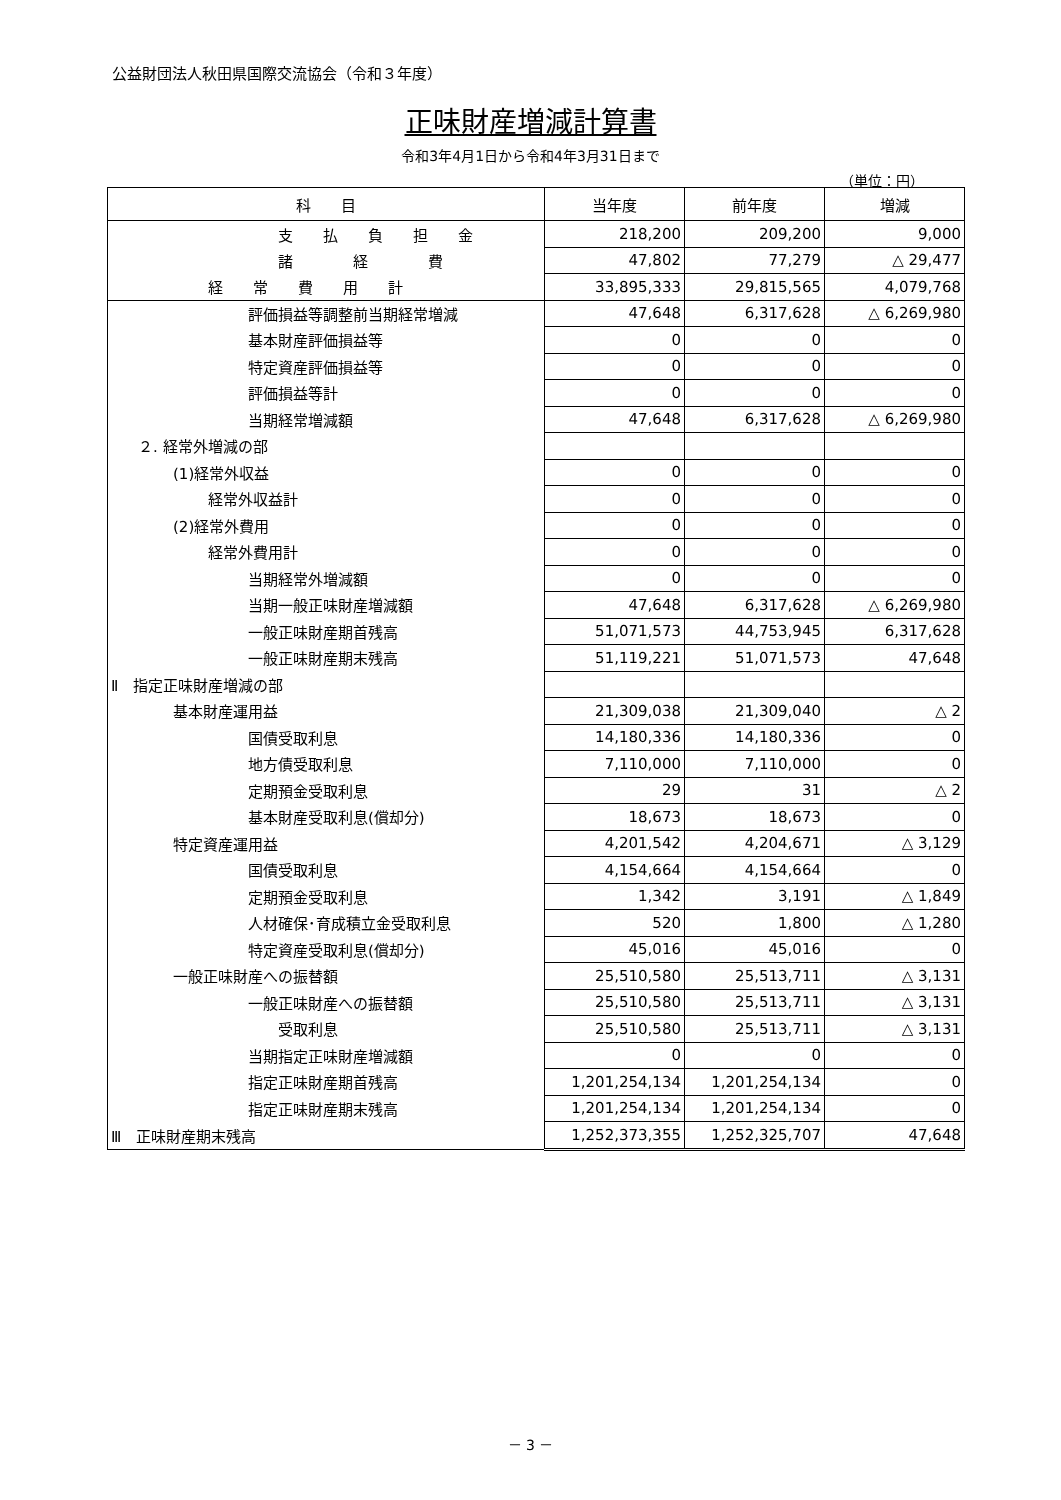公益財団法人秋田県国際交流協会（令和３年度）
正味財産増減計算書
令和3年4月1日から令和4年3月31日まで
（単位：円）
| 科 目 | 当年度 | 前年度 | 増減 |
| --- | --- | --- | --- |
| 支 払 負 担 金 | 218,200 | 209,200 | 9,000 |
| 諸 経 費 | 47,802 | 77,279 | △ 29,477 |
| 経 常 費 用 計 | 33,895,333 | 29,815,565 | 4,079,768 |
| 評価損益等調整前当期経常増減 | 47,648 | 6,317,628 | △ 6,269,980 |
| 基本財産評価損益等 | 0 | 0 | 0 |
| 特定資産評価損益等 | 0 | 0 | 0 |
| 評価損益等計 | 0 | 0 | 0 |
| 当期経常増減額 | 47,648 | 6,317,628 | △ 6,269,980 |
| ２. 経常外増減の部 | | | |
| (1)経常外収益 | 0 | 0 | 0 |
| 経常外収益計 | 0 | 0 | 0 |
| (2)経常外費用 | 0 | 0 | 0 |
| 経常外費用計 | 0 | 0 | 0 |
| 当期経常外増減額 | 0 | 0 | 0 |
| 当期一般正味財産増減額 | 47,648 | 6,317,628 | △ 6,269,980 |
| 一般正味財産期首残高 | 51,071,573 | 44,753,945 | 6,317,628 |
| 一般正味財産期末残高 | 51,119,221 | 51,071,573 | 47,648 |
| Ⅱ 指定正味財産増減の部 | | | |
| 基本財産運用益 | 21,309,038 | 21,309,040 | △ 2 |
| 国債受取利息 | 14,180,336 | 14,180,336 | 0 |
| 地方債受取利息 | 7,110,000 | 7,110,000 | 0 |
| 定期預金受取利息 | 29 | 31 | △ 2 |
| 基本財産受取利息(償却分) | 18,673 | 18,673 | 0 |
| 特定資産運用益 | 4,201,542 | 4,204,671 | △ 3,129 |
| 国債受取利息 | 4,154,664 | 4,154,664 | 0 |
| 定期預金受取利息 | 1,342 | 3,191 | △ 1,849 |
| 人材確保･育成積立金受取利息 | 520 | 1,800 | △ 1,280 |
| 特定資産受取利息(償却分) | 45,016 | 45,016 | 0 |
| 一般正味財産への振替額 | 25,510,580 | 25,513,711 | △ 3,131 |
| 一般正味財産への振替額 | 25,510,580 | 25,513,711 | △ 3,131 |
| 受取利息 | 25,510,580 | 25,513,711 | △ 3,131 |
| 当期指定正味財産増減額 | 0 | 0 | 0 |
| 指定正味財産期首残高 | 1,201,254,134 | 1,201,254,134 | 0 |
| 指定正味財産期末残高 | 1,201,254,134 | 1,201,254,134 | 0 |
| Ⅲ 正味財産期末残高 | 1,252,373,355 | 1,252,325,707 | 47,648 |
－ 3 －